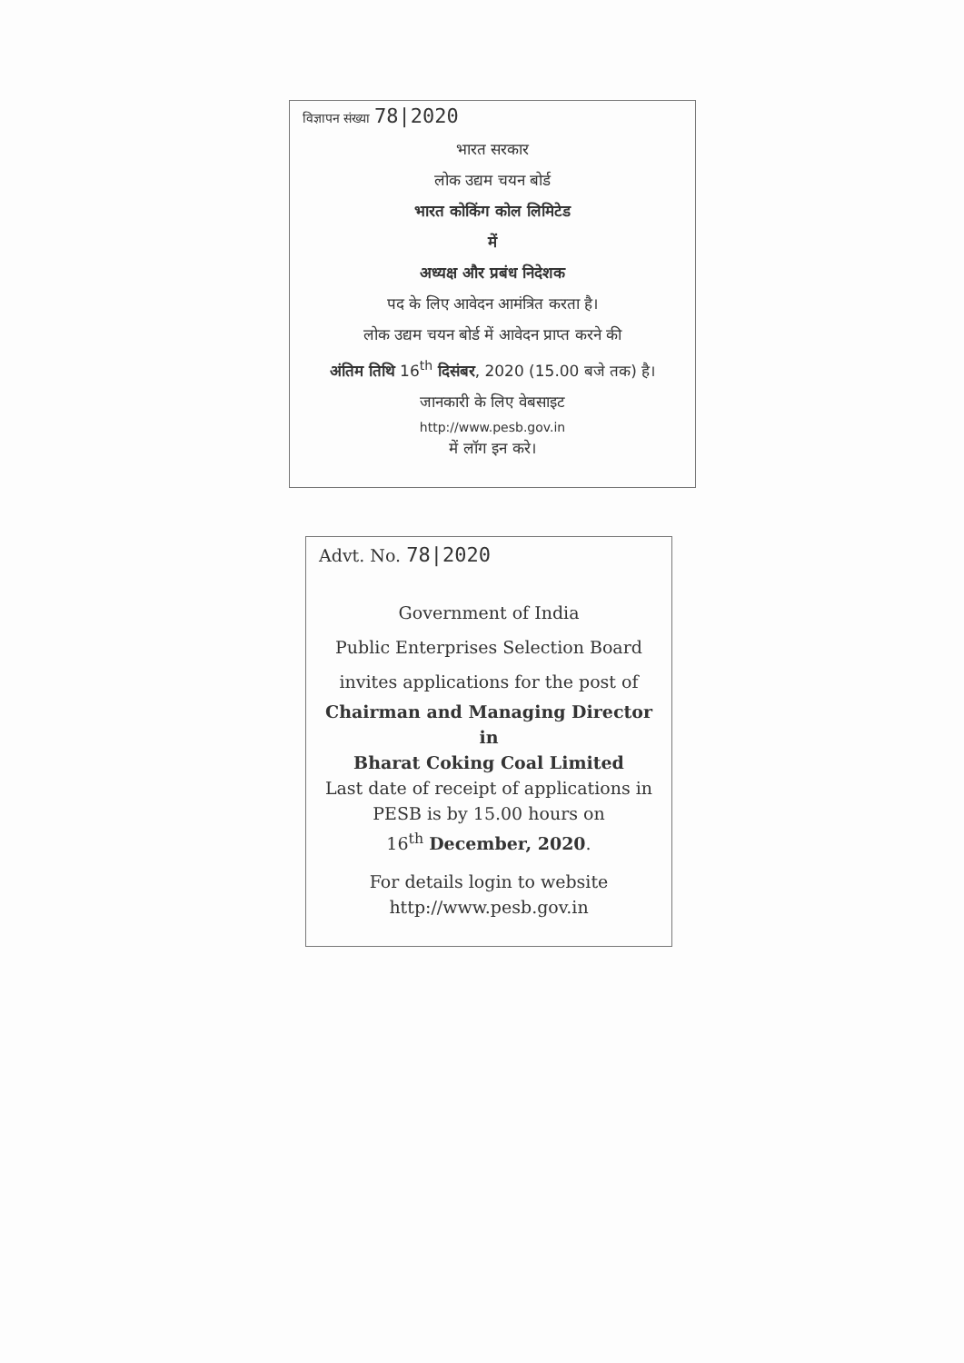विज्ञापन संख्या 78|2020
भारत सरकार
लोक उद्यम चयन बोर्ड
भारत कोकिंग कोल लिमिटेड
में
अध्यक्ष और प्रबंध निदेशक
पद के लिए आवेदन आमंत्रित करता है।
लोक उद्यम चयन बोर्ड में आवेदन प्राप्त करने की
अंतिम तिथि 16<sup>th</sup> दिसंबर, 2020 (15.00 बजे तक) है।
जानकारी के लिए वेबसाइट
http://www.pesb.gov.in
में लॉग इन करे।
Advt. No. 78|2020
Government of India
Public Enterprises Selection Board
invites applications for the post of
Chairman and Managing Director
in
Bharat Coking Coal Limited
Last date of receipt of applications in
PESB is by 15.00 hours on
16<sup>th</sup> December, 2020.
For details login to website
http://www.pesb.gov.in